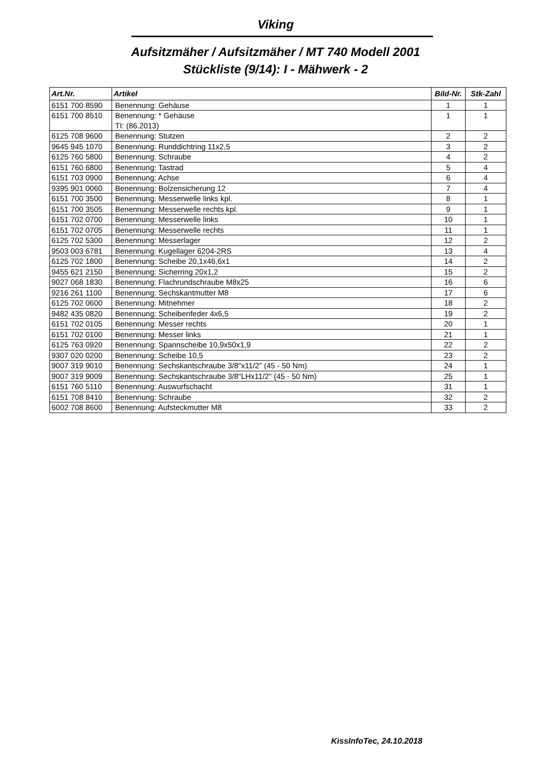Viking
Aufsitzmäher / Aufsitzmäher / MT 740 Modell 2001
Stückliste (9/14): I - Mähwerk - 2
| Art.Nr. | Artikel | Bild-Nr. | Stk-Zahl |
| --- | --- | --- | --- |
| 6151 700 8590 | Benennung: Gehäuse | 1 | 1 |
| 6151 700 8510 | Benennung: * Gehäuse TI: (86.2013) | 1 | 1 |
| 6125 708 9600 | Benennung: Stutzen | 2 | 2 |
| 9645 945 1070 | Benennung: Runddichtring 11x2,5 | 3 | 2 |
| 6125 760 5800 | Benennung: Schraube | 4 | 2 |
| 6151 760 6800 | Benennung: Tastrad | 5 | 4 |
| 6151 703 0900 | Benennung: Achse | 6 | 4 |
| 9395 901 0060 | Benennung: Bolzensicherung 12 | 7 | 4 |
| 6151 700 3500 | Benennung: Messerwelle links kpl. | 8 | 1 |
| 6151 700 3505 | Benennung: Messerwelle rechts kpl. | 9 | 1 |
| 6151 702 0700 | Benennung: Messerwelle links | 10 | 1 |
| 6151 702 0705 | Benennung: Messerwelle rechts | 11 | 1 |
| 6125 702 5300 | Benennung: Messerlager | 12 | 2 |
| 9503 003 6781 | Benennung: Kugellager 6204-2RS | 13 | 4 |
| 6125 702 1800 | Benennung: Scheibe 20,1x46,6x1 | 14 | 2 |
| 9455 621 2150 | Benennung: Sicherring 20x1,2 | 15 | 2 |
| 9027 068 1830 | Benennung: Flachrundschraube M8x25 | 16 | 6 |
| 9216 261 1100 | Benennung: Sechskantmutter M8 | 17 | 6 |
| 6125 702 0600 | Benennung: Mitnehmer | 18 | 2 |
| 9482 435 0820 | Benennung: Scheibenfeder 4x6,5 | 19 | 2 |
| 6151 702 0105 | Benennung: Messer rechts | 20 | 1 |
| 6151 702 0100 | Benennung: Messer links | 21 | 1 |
| 6125 763 0920 | Benennung: Spannscheibe 10,9x50x1,9 | 22 | 2 |
| 9307 020 0200 | Benennung: Scheibe 10,5 | 23 | 2 |
| 9007 319 9010 | Benennung: Sechskantschraube 3/8"x11/2" (45 - 50 Nm) | 24 | 1 |
| 9007 319 9009 | Benennung: Sechskantschraube 3/8"LHx11/2" (45 - 50 Nm) | 25 | 1 |
| 6151 760 5110 | Benennung: Auswurfschacht | 31 | 1 |
| 6151 708 8410 | Benennung: Schraube | 32 | 2 |
| 6002 708 8600 | Benennung: Aufsteckmutter M8 | 33 | 2 |
KissInfoTec, 24.10.2018